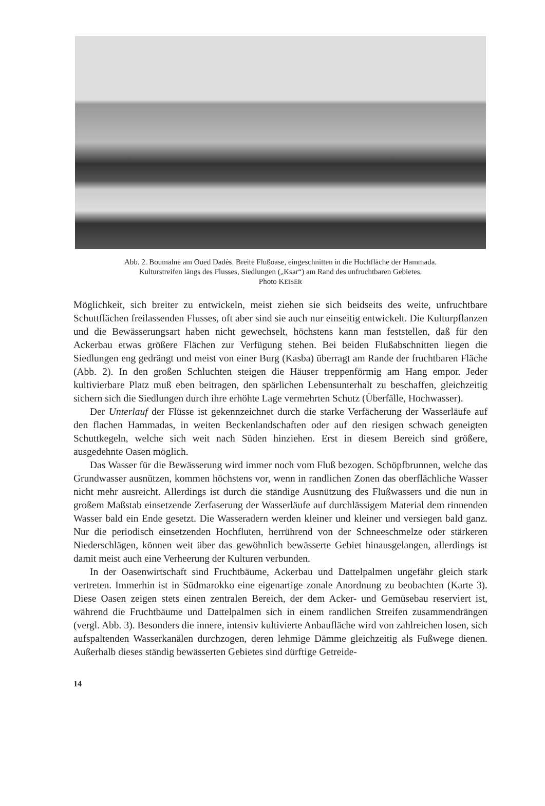Abb. 2. Boumalne am Oued Dadès. Breite Flußoase, eingeschnitten in die Hochfläche der Hammada.
Kulturstreifen längs des Flusses, Siedlungen („Ksar“) am Rand des unfruchtbaren Gebietes.
Photo KEISER
Möglichkeit, sich breiter zu entwickeln, meist ziehen sie sich beidseits des weite, unfruchtbare Schuttflächen freilassenden Flusses, oft aber sind sie auch nur einseitig entwickelt. Die Kulturpflanzen und die Bewässerungsart haben nicht gewechselt, höchstens kann man feststellen, daß für den Ackerbau etwas größere Flächen zur Verfügung stehen. Bei beiden Flußabschnitten liegen die Siedlungen eng gedrängt und meist von einer Burg (Kasba) überragt am Rande der fruchtbaren Fläche (Abb. 2). In den großen Schluchten steigen die Häuser treppenförmig am Hang empor. Jeder kultivierbare Platz muß eben beitragen, den spärlichen Lebensunterhalt zu beschaffen, gleichzeitig sichern sich die Siedlungen durch ihre erhöhte Lage vermehrten Schutz (Überfälle, Hochwasser).
Der Unterlauf der Flüsse ist gekennzeichnet durch die starke Verfächerung der Wasserläufe auf den flachen Hammadas, in weiten Beckenlandschaften oder auf den riesigen schwach geneigten Schuttkegeln, welche sich weit nach Süden hinziehen. Erst in diesem Bereich sind größere, ausgedehnte Oasen möglich.
Das Wasser für die Bewässerung wird immer noch vom Fluß bezogen. Schöpfbrunnen, welche das Grundwasser ausnützen, kommen höchstens vor, wenn in randlichen Zonen das oberflächliche Wasser nicht mehr ausreicht. Allerdings ist durch die ständige Ausnützung des Flußwassers und die nun in großem Maßstab einsetzende Zerfaserung der Wasserläufe auf durchlässigem Material dem rinnenden Wasser bald ein Ende gesetzt. Die Wasseradern werden kleiner und kleiner und versiegen bald ganz. Nur die periodisch einsetzenden Hochfluten, herrührend von der Schneeschmelze oder stärkeren Niederschlägen, können weit über das gewöhnlich bewässerte Gebiet hinausgelangen, allerdings ist damit meist auch eine Verheerung der Kulturen verbunden.
In der Oasenwirtschaft sind Fruchtbäume, Ackerbau und Dattelpalmen ungefähr gleich stark vertreten. Immerhin ist in Südmarokko eine eigenartige zonale Anordnung zu beobachten (Karte 3). Diese Oasen zeigen stets einen zentralen Bereich, der dem Acker- und Gemüsebau reserviert ist, während die Fruchtbäume und Dattelpalmen sich in einem randlichen Streifen zusammendrängen (vergl. Abb. 3). Besonders die innere, intensiv kultivierte Anbaufläche wird von zahlreichen losen, sich aufspaltenden Wasserkanälen durchzogen, deren lehmige Dämme gleichzeitig als Fußwege dienen. Außerhalb dieses ständig bewässerten Gebietes sind dürftige Getreide-
14